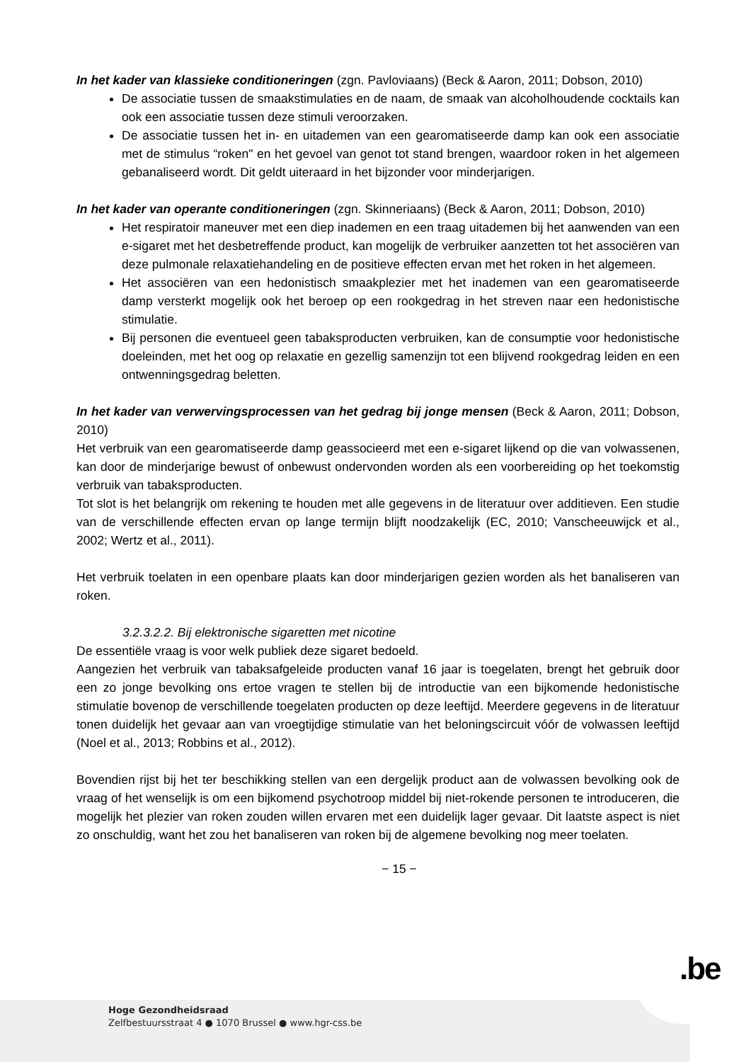In het kader van klassieke conditioneringen (zgn. Pavloviaans) (Beck & Aaron, 2011; Dobson, 2010)
De associatie tussen de smaakstimulaties en de naam, de smaak van alcoholhoudende cocktails kan ook een associatie tussen deze stimuli veroorzaken.
De associatie tussen het in- en uitademen van een gearomatiseerde damp kan ook een associatie met de stimulus “roken" en het gevoel van genot tot stand brengen, waardoor roken in het algemeen gebanaliseerd wordt. Dit geldt uiteraard in het bijzonder voor minderjarigen.
In het kader van operante conditioneringen (zgn. Skinneriaans) (Beck & Aaron, 2011; Dobson, 2010)
Het respiratoir maneuver met een diep inademen en een traag uitademen bij het aanwenden van een e-sigaret met het desbetreffende product, kan mogelijk de verbruiker aanzetten tot het associëren van deze pulmonale relaxatiehandeling en de positieve effecten ervan met het roken in het algemeen.
Het associëren van een hedonistisch smaakplezier met het inademen van een gearomatiseerde damp versterkt mogelijk ook het beroep op een rookgedrag in het streven naar een hedonistische stimulatie.
Bij personen die eventueel geen tabaksproducten verbruiken, kan de consumptie voor hedonistische doeleinden, met het oog op relaxatie en gezellig samenzijn tot een blijvend rookgedrag leiden en een ontwenningsgedrag beletten.
In het kader van verwervingsprocessen van het gedrag bij jonge mensen (Beck & Aaron, 2011; Dobson, 2010)
Het verbruik van een gearomatiseerde damp geassocieerd met een e-sigaret lijkend op die van volwassenen, kan door de minderjarige bewust of onbewust ondervonden worden als een voorbereiding op het toekomstig verbruik van tabaksproducten.
Tot slot is het belangrijk om rekening te houden met alle gegevens in de literatuur over additieven. Een studie van de verschillende effecten ervan op lange termijn blijft noodzakelijk (EC, 2010; Vanscheeuwijck et al., 2002; Wertz et al., 2011).
Het verbruik toelaten in een openbare plaats kan door minderjarigen gezien worden als het banaliseren van roken.
3.2.3.2.2. Bij elektronische sigaretten met nicotine
De essentiële vraag is voor welk publiek deze sigaret bedoeld.
Aangezien het verbruik van tabaksafgeleide producten vanaf 16 jaar is toegelaten, brengt het gebruik door een zo jonge bevolking ons ertoe vragen te stellen bij de introductie van een bijkomende hedonistische stimulatie bovenop de verschillende toegelaten producten op deze leeftijd. Meerdere gegevens in de literatuur tonen duidelijk het gevaar aan van vroegtijdige stimulatie van het beloningscircuit vóór de volwassen leeftijd (Noel et al., 2013; Robbins et al., 2012).
Bovendien rijst bij het ter beschikking stellen van een dergelijk product aan de volwassen bevolking ook de vraag of het wenselijk is om een bijkomend psychotroop middel bij niet-rokende personen te introduceren, die mogelijk het plezier van roken zouden willen ervaren met een duidelijk lager gevaar. Dit laatste aspect is niet zo onschuldig, want het zou het banaliseren van roken bij de algemene bevolking nog meer toelaten.
− 15 −
.be
Hoge Gezondheidsraad
Zelfbestuursstraat 4 ● 1070 Brussel ● www.hgr-css.be